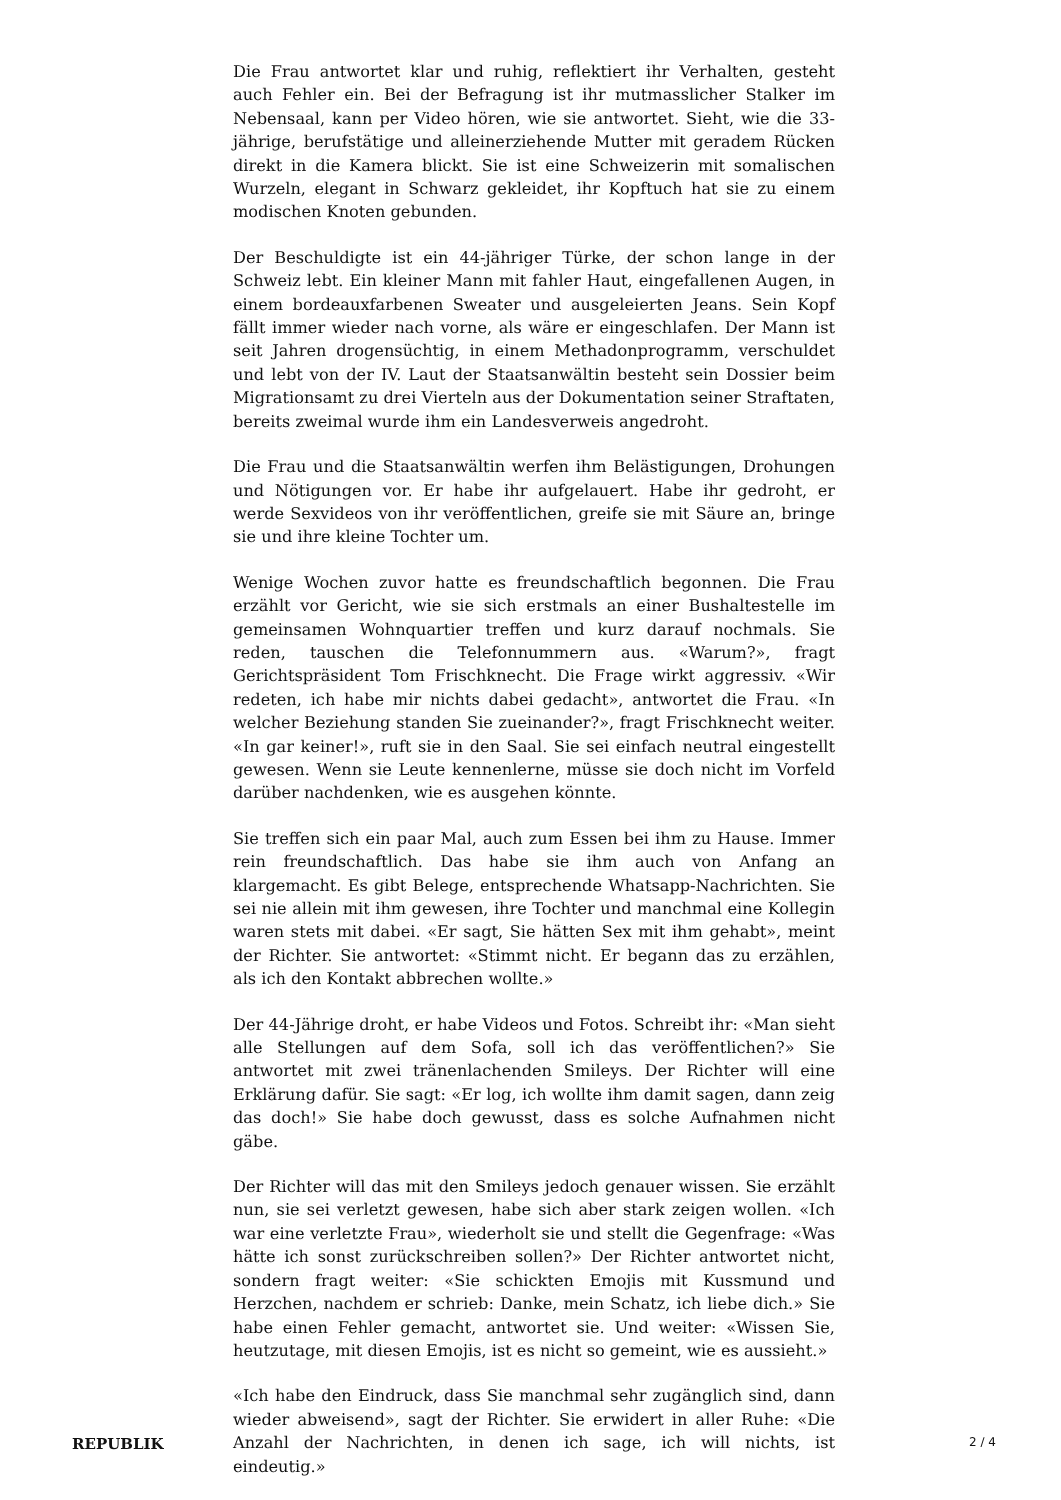Die Frau antwortet klar und ruhig, reflektiert ihr Verhalten, gesteht auch Fehler ein. Bei der Befragung ist ihr mutmasslicher Stalker im Nebensaal, kann per Video hören, wie sie antwortet. Sieht, wie die 33-jährige, berufstätige und alleinerziehende Mutter mit geradem Rücken direkt in die Kamera blickt. Sie ist eine Schweizerin mit somalischen Wurzeln, elegant in Schwarz gekleidet, ihr Kopftuch hat sie zu einem modischen Knoten gebunden.
Der Beschuldigte ist ein 44-jähriger Türke, der schon lange in der Schweiz lebt. Ein kleiner Mann mit fahler Haut, eingefallenen Augen, in einem bordeauxfarbenen Sweater und ausgeleierten Jeans. Sein Kopf fällt immer wieder nach vorne, als wäre er eingeschlafen. Der Mann ist seit Jahren drogensüchtig, in einem Methadonprogramm, verschuldet und lebt von der IV. Laut der Staatsanwältin besteht sein Dossier beim Migrationsamt zu drei Vierteln aus der Dokumentation seiner Straftaten, bereits zweimal wurde ihm ein Landesverweis angedroht.
Die Frau und die Staatsanwältin werfen ihm Belästigungen, Drohungen und Nötigungen vor. Er habe ihr aufgelauert. Habe ihr gedroht, er werde Sexvideos von ihr veröffentlichen, greife sie mit Säure an, bringe sie und ihre kleine Tochter um.
Wenige Wochen zuvor hatte es freundschaftlich begonnen. Die Frau erzählt vor Gericht, wie sie sich erstmals an einer Bushaltestelle im gemeinsamen Wohnquartier treffen und kurz darauf nochmals. Sie reden, tauschen die Telefonnummern aus. «Warum?», fragt Gerichtspräsident Tom Frischknecht. Die Frage wirkt aggressiv. «Wir redeten, ich habe mir nichts dabei gedacht», antwortet die Frau. «In welcher Beziehung standen Sie zueinander?», fragt Frischknecht weiter. «In gar keiner!», ruft sie in den Saal. Sie sei einfach neutral eingestellt gewesen. Wenn sie Leute kennenlerne, müsse sie doch nicht im Vorfeld darüber nachdenken, wie es ausgehen könnte.
Sie treffen sich ein paar Mal, auch zum Essen bei ihm zu Hause. Immer rein freundschaftlich. Das habe sie ihm auch von Anfang an klargemacht. Es gibt Belege, entsprechende Whatsapp-Nachrichten. Sie sei nie allein mit ihm gewesen, ihre Tochter und manchmal eine Kollegin waren stets mit dabei. «Er sagt, Sie hätten Sex mit ihm gehabt», meint der Richter. Sie antwortet: «Stimmt nicht. Er begann das zu erzählen, als ich den Kontakt abbrechen wollte.»
Der 44-Jährige droht, er habe Videos und Fotos. Schreibt ihr: «Man sieht alle Stellungen auf dem Sofa, soll ich das veröffentlichen?» Sie antwortet mit zwei tränenlachenden Smileys. Der Richter will eine Erklärung dafür. Sie sagt: «Er log, ich wollte ihm damit sagen, dann zeig das doch!» Sie habe doch gewusst, dass es solche Aufnahmen nicht gäbe.
Der Richter will das mit den Smileys jedoch genauer wissen. Sie erzählt nun, sie sei verletzt gewesen, habe sich aber stark zeigen wollen. «Ich war eine verletzte Frau», wiederholt sie und stellt die Gegenfrage: «Was hätte ich sonst zurückschreiben sollen?» Der Richter antwortet nicht, sondern fragt weiter: «Sie schickten Emojis mit Kussmund und Herzchen, nachdem er schrieb: Danke, mein Schatz, ich liebe dich.» Sie habe einen Fehler gemacht, antwortet sie. Und weiter: «Wissen Sie, heutzutage, mit diesen Emojis, ist es nicht so gemeint, wie es aussieht.»
«Ich habe den Eindruck, dass Sie manchmal sehr zugänglich sind, dann wieder abweisend», sagt der Richter. Sie erwidert in aller Ruhe: «Die Anzahl der Nachrichten, in denen ich sage, ich will nichts, ist eindeutig.»
REPUBLIK 2 / 4